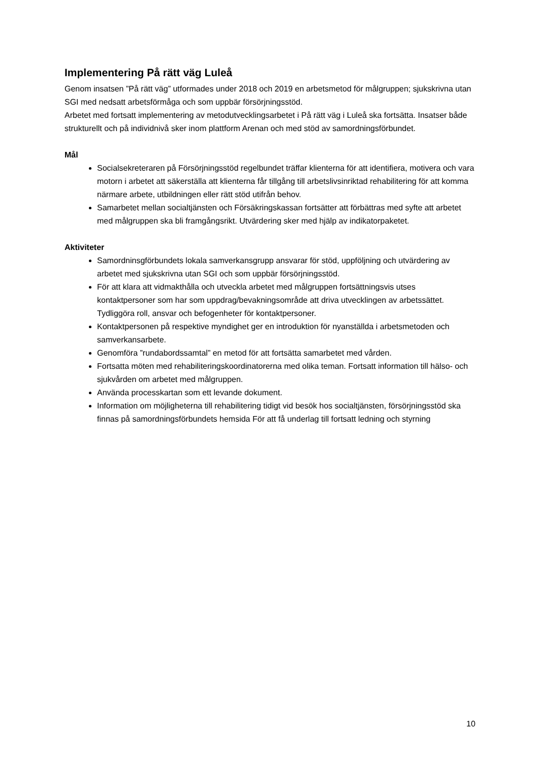Implementering På rätt väg Luleå
Genom insatsen ”På rätt väg” utformades under 2018 och 2019 en arbetsmetod för målgruppen; sjukskrivna utan SGI med nedsatt arbetsförmåga och som uppbär försörjningsstöd.
Arbetet med fortsatt implementering av metodutvecklingsarbetet i På rätt väg i Luleå ska fortsätta. Insatser både strukturellt och på individnivå sker inom plattform Arenan och med stöd av samordningsförbundet.
Mål
Socialsekreteraren på Försörjningsstöd regelbundet träffar klienterna för att identifiera, motivera och vara motorn i arbetet att säkerställa att klienterna får tillgång till arbetslivsinriktad rehabilitering för att komma närmare arbete, utbildningen eller rätt stöd utifrån behov.
Samarbetet mellan socialtjänsten och Försäkringskassan fortsätter att förbättras med syfte att arbetet med målgruppen ska bli framgångsrikt. Utvärdering sker med hjälp av indikatorpaketet.
Aktiviteter
Samordninsgförbundets lokala samverkansgrupp ansvarar för stöd, uppföljning och utvärdering av arbetet med sjukskrivna utan SGI och som uppbär försörjningsstöd.
För att klara att vidmakthålla och utveckla arbetet med målgruppen fortsättningsvis utses kontaktpersoner som har som uppdrag/bevakningsområde att driva utvecklingen av arbetssättet. Tydliggöra roll, ansvar och befogenheter för kontaktpersoner.
Kontaktpersonen på respektive myndighet ger en introduktion för nyanställda i arbetsmetoden och samverkansarbete.
Genomföra ”rundabordssamtal” en metod för att fortsätta samarbetet med vården.
Fortsatta möten med rehabiliteringskoordinatorerna med olika teman. Fortsatt information till hälso- och sjukvården om arbetet med målgruppen.
Använda processkartan som ett levande dokument.
Information om möjligheterna till rehabilitering tidigt vid besök hos socialtjänsten, försörjningsstöd ska finnas på samordningsförbundets hemsida För att få underlag till fortsatt ledning och styrning
10